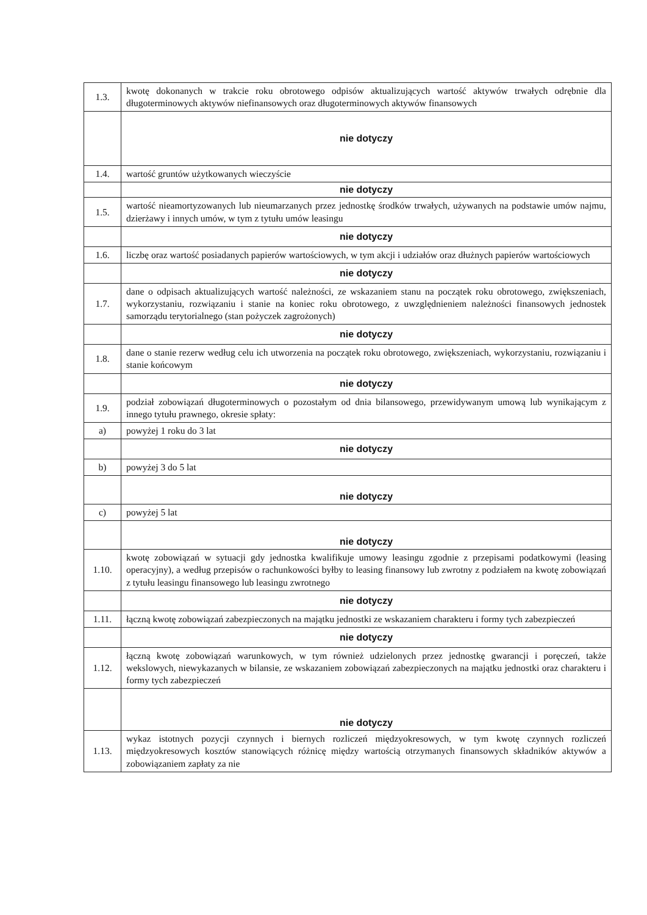| 1.3. | kwotę dokonanych w trakcie roku obrotowego odpisów aktualizujących wartość aktywów trwałych odrębnie dla długoterminowych aktywów niefinansowych oraz długoterminowych aktywów finansowych |
| | nie dotyczy |
| 1.4. | wartość gruntów użytkowanych wieczyście |
| | nie dotyczy |
| 1.5. | wartość nieamortyzowanych lub nieumarzanych przez jednostkę środków trwałych, używanych na podstawie umów najmu, dzierżawy i innych umów, w tym z tytułu umów leasingu |
| | nie dotyczy |
| 1.6. | liczbę oraz wartość posiadanych papierów wartościowych, w tym akcji i udziałów oraz dłużnych papierów wartościowych |
| | nie dotyczy |
| 1.7. | dane o odpisach aktualizujących wartość należności, ze wskazaniem stanu na początek roku obrotowego, zwiększeniach, wykorzystaniu, rozwiązaniu i stanie na koniec roku obrotowego, z uwzględnieniem należności finansowych jednostek samorządu terytorialnego (stan pożyczek zagrożonych) |
| | nie dotyczy |
| 1.8. | dane o stanie rezerw według celu ich utworzenia na początek roku obrotowego, zwiększeniach, wykorzystaniu, rozwiązaniu i stanie końcowym |
| | nie dotyczy |
| 1.9. | podział zobowiązań długoterminowych o pozostałym od dnia bilansowego, przewidywanym umową lub wynikającym z innego tytułu prawnego, okresie spłaty: |
| a) | powyżej 1 roku do 3 lat |
| | nie dotyczy |
| b) | powyżej 3 do 5 lat |
| | nie dotyczy |
| c) | powyżej 5 lat |
| | nie dotyczy |
| 1.10. | kwotę zobowiązań w sytuacji gdy jednostka kwalifikuje umowy leasingu zgodnie z przepisami podatkowymi (leasing operacyjny), a według przepisów o rachunkowości byłby to leasing finansowy lub zwrotny z podziałem na kwotę zobowiązań z tytułu leasingu finansowego lub leasingu zwrotnego |
| | nie dotyczy |
| 1.11. | łączną kwotę zobowiązań zabezpieczonych na majątku jednostki ze wskazaniem charakteru i formy tych zabezpieczeń |
| | nie dotyczy |
| 1.12. | łączną kwotę zobowiązań warunkowych, w tym również udzielonych przez jednostkę gwarancji i poręczeń, także wekslowych, niewykazanych w bilansie, ze wskazaniem zobowiązań zabezpieczonych na majątku jednostki oraz charakteru i formy tych zabezpieczeń |
| | nie dotyczy |
| 1.13. | wykaz istotnych pozycji czynnych i biernych rozliczeń międzyokresowych, w tym kwotę czynnych rozliczeń międzyokresowych kosztów stanowiących różnicę między wartością otrzymanych finansowych składników aktywów a zobowiązaniem zapłaty za nie |